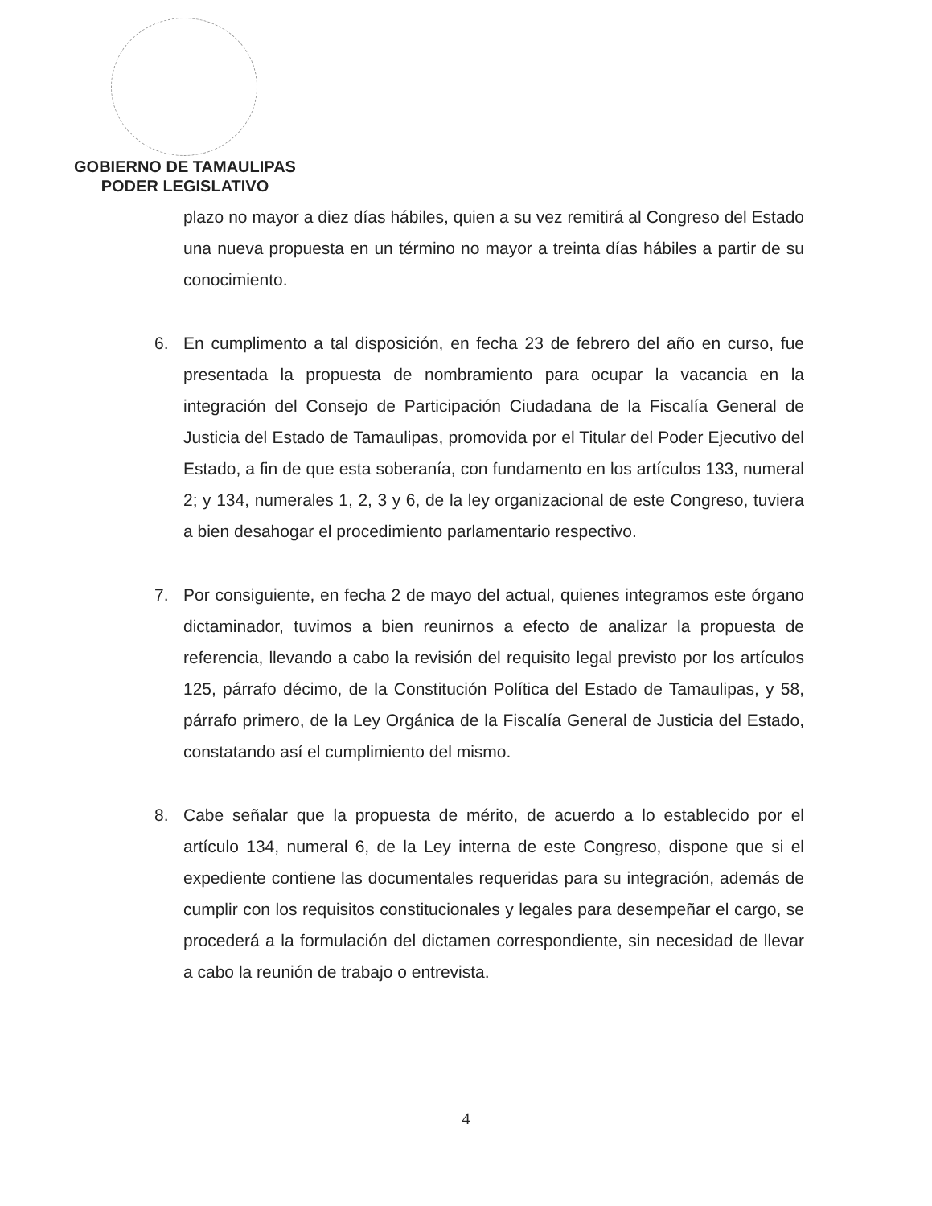GOBIERNO DE TAMAULIPAS
PODER LEGISLATIVO
plazo no mayor a diez días hábiles, quien a su vez remitirá al Congreso del Estado una nueva propuesta en un término no mayor a treinta días hábiles a partir de su conocimiento.
6. En cumplimento a tal disposición, en fecha 23 de febrero del año en curso, fue presentada la propuesta de nombramiento para ocupar la vacancia en la integración del Consejo de Participación Ciudadana de la Fiscalía General de Justicia del Estado de Tamaulipas, promovida por el Titular del Poder Ejecutivo del Estado, a fin de que esta soberanía, con fundamento en los artículos 133, numeral 2; y 134, numerales 1, 2, 3 y 6, de la ley organizacional de este Congreso, tuviera a bien desahogar el procedimiento parlamentario respectivo.
7. Por consiguiente, en fecha 2 de mayo del actual, quienes integramos este órgano dictaminador, tuvimos a bien reunirnos a efecto de analizar la propuesta de referencia, llevando a cabo la revisión del requisito legal previsto por los artículos 125, párrafo décimo, de la Constitución Política del Estado de Tamaulipas, y 58, párrafo primero, de la Ley Orgánica de la Fiscalía General de Justicia del Estado, constatando así el cumplimiento del mismo.
8. Cabe señalar que la propuesta de mérito, de acuerdo a lo establecido por el artículo 134, numeral 6, de la Ley interna de este Congreso, dispone que si el expediente contiene las documentales requeridas para su integración, además de cumplir con los requisitos constitucionales y legales para desempeñar el cargo, se procederá a la formulación del dictamen correspondiente, sin necesidad de llevar a cabo la reunión de trabajo o entrevista.
4